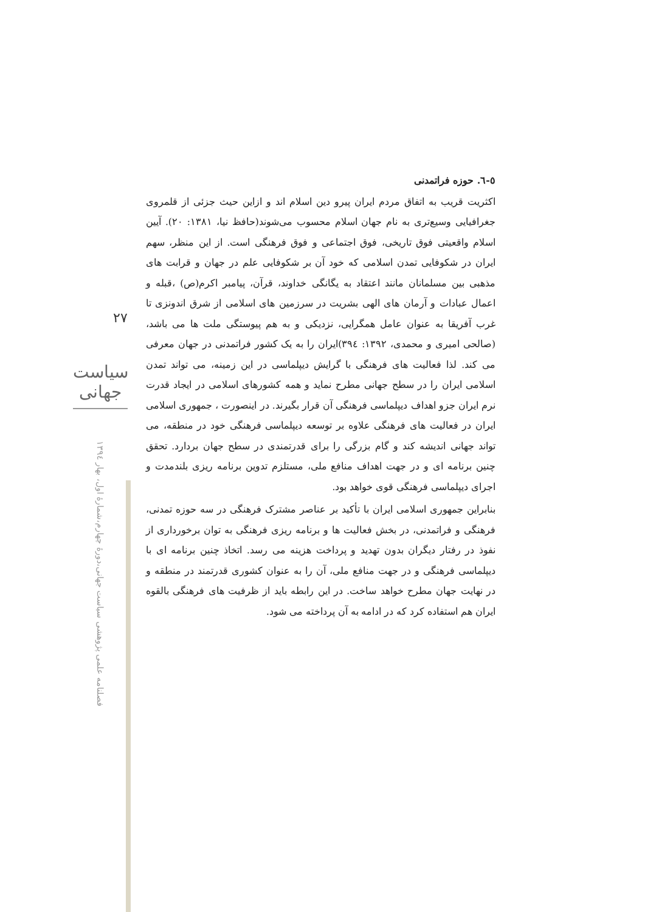۲۷
سیاست جهانی
فصلنامه علمی پژوهشی سیاست جهانی،دورۀ چهارم،شمارۀ اول، بهار ۱۳۹٤
٥-٦. حوزه فراتمدنی
اکثریت قریب به اتفاق مردم ایران پیرو دین اسلام اند و ازاین حیث جزئی از قلمروی جغرافیایی وسیع‌تری به نام جهان اسلام محسوب می‌شوند(حافظ نیا، ۱۳۸۱: ۲۰). آیین اسلام واقعیتی فوق تاریخی، فوق اجتماعی و فوق فرهنگی است. از این منظر، سهم ایران در شکوفایی تمدن اسلامی که خود آن بر شکوفایی علم در جهان و قرابت های مذهبی بین مسلمانان مانند اعتقاد به یگانگی خداوند، قرآن، پیامبر اکرم(ص) ،قبله و اعمال عبادات و آرمان های الهی بشریت در سرزمین های اسلامی از شرق اندونزی تا غرب آفریقا به عنوان عامل همگرایی، نزدیکی و به هم پیوستگی ملت ها می باشد، (صالحی امیری و محمدی، ۱۳۹۲: ۳۹٤)ایران را به یک کشور فراتمدنی در جهان معرفی می کند. لذا فعالیت های فرهنگی با گرایش دیپلماسی در این زمینه، می تواند تمدن اسلامی ایران را در سطح جهانی مطرح نماید و همه کشورهای اسلامی در ایجاد قدرت نرم ایران جزو اهداف دیپلماسی فرهنگی آن قرار بگیرند. در اینصورت ، جمهوری اسلامی ایران در فعالیت های فرهنگی علاوه بر توسعه دیپلماسی فرهنگی خود در منطقه، می تواند جهانی اندیشه کند و گام بزرگی را برای قدرتمندی در سطح جهان بردارد. تحقق چنین برنامه ای و در جهت اهداف منافع ملی، مستلزم تدوین برنامه ریزی بلندمدت و اجرای دیپلماسی فرهنگی قوی خواهد بود.
بنابراین جمهوری اسلامی ایران با تأکید بر عناصر مشترک فرهنگی در سه حوزه تمدنی، فرهنگی و فراتمدنی، در بخش فعالیت ها و برنامه ریزی فرهنگی به توان برخورداری از نفوذ در رفتار دیگران بدون تهدید و پرداخت هزینه می رسد. اتخاذ چنین برنامه ای با دیپلماسی فرهنگی و در جهت منافع ملی، آن را به عنوان کشوری قدرتمند در منطقه و در نهایت جهان مطرح خواهد ساخت. در این رابطه باید از ظرفیت های فرهنگی بالقوه ایران هم استفاده کرد که در ادامه به آن پرداخته می شود.